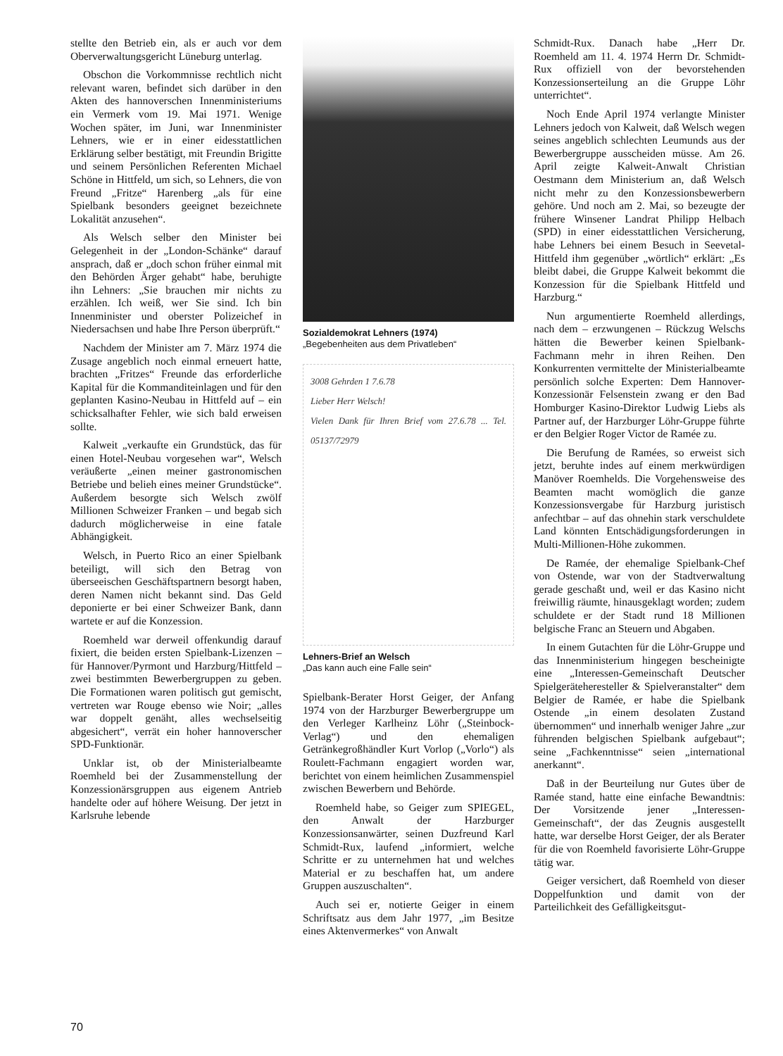stellte den Betrieb ein, als er auch vor dem Oberverwaltungsgericht Lüneburg unterlag.
Obschon die Vorkommnisse rechtlich nicht relevant waren, befindet sich darüber in den Akten des hannoverschen Innenministeriums ein Vermerk vom 19. Mai 1971. Wenige Wochen später, im Juni, war Innenminister Lehners, wie er in einer eidesstattlichen Erklärung selber bestätigt, mit Freundin Brigitte und seinem Persönlichen Referenten Michael Schöne in Hittfeld, um sich, so Lehners, die von Freund „Fritze“ Harenberg „als für eine Spielbank besonders geeignet bezeichnete Lokalität anzusehen“.
Als Welsch selber den Minister bei Gelegenheit in der „London-Schänke“ darauf ansprach, daß er „doch schon früher einmal mit den Behörden Ärger gehabt“ habe, beruhigte ihn Lehners: „Sie brauchen mir nichts zu erzählen. Ich weiß, wer Sie sind. Ich bin Innenminister und oberster Polizeichef in Niedersachsen und habe Ihre Person überprüft.“
Nachdem der Minister am 7. März 1974 die Zusage angeblich noch einmal erneuert hatte, brachten „Fritzes“ Freunde das erforderliche Kapital für die Kommanditeinlagen und für den geplanten Kasino-Neubau in Hittfeld auf – ein schicksalhafter Fehler, wie sich bald erweisen sollte.
Kalweit „verkaufte ein Grundstück, das für einen Hotel-Neubau vorgesehen war“, Welsch veräußerte „einen meiner gastronomischen Betriebe und belieh eines meiner Grundstücke“. Außerdem besorgte sich Welsch zwölf Millionen Schweizer Franken – und begab sich dadurch möglicherweise in eine fatale Abhängigkeit.
Welsch, in Puerto Rico an einer Spielbank beteiligt, will sich den Betrag von überseeischen Geschäftspartnern besorgt haben, deren Namen nicht bekannt sind. Das Geld deponierte er bei einer Schweizer Bank, dann wartete er auf die Konzession.
Roemheld war derweil offenkundig darauf fixiert, die beiden ersten Spielbank-Lizenzen – für Hannover/Pyrmont und Harzburg/Hittfeld – zwei bestimmten Bewerbergruppen zu geben. Die Formationen waren politisch gut gemischt, vertreten war Rouge ebenso wie Noir; „alles war doppelt genäht, alles wechselseitig abgesichert“, verrät ein hoher hannoverscher SPD-Funktionär.
Unklar ist, ob der Ministerialbeamte Roemheld bei der Zusammenstellung der Konzessionärsgruppen aus eigenem Antrieb handelte oder auf höhere Weisung. Der jetzt in Karlsruhe lebende
Sozialdemokrat Lehners (1974)
„Begebenheiten aus dem Privatleben“
3008 Gehrden 1 7.6.78
Lieber Herr Welsch!
Vielen Dank für Ihren Brief vom 27.6.78 ... Tel. 05137/72979
Lehners-Brief an Welsch
„Das kann auch eine Falle sein“
Spielbank-Berater Horst Geiger, der Anfang 1974 von der Harzburger Bewerbergruppe um den Verleger Karlheinz Löhr („Steinbock-Verlag“) und den ehemaligen Getränkegroßhändler Kurt Vorlop („Vorlo“) als Roulett-Fachmann engagiert worden war, berichtet von einem heimlichen Zusammenspiel zwischen Bewerbern und Behörde.
Roemheld habe, so Geiger zum SPIEGEL, den Anwalt der Harzburger Konzessionsanwärter, seinen Duzfreund Karl Schmidt-Rux, laufend „informiert, welche Schritte er zu unternehmen hat und welches Material er zu beschaffen hat, um andere Gruppen auszuschalten“.
Auch sei er, notierte Geiger in einem Schriftsatz aus dem Jahr 1977, „im Besitze eines Aktenvermerkes“ von Anwalt
Schmidt-Rux. Danach habe „Herr Dr. Roemheld am 11. 4. 1974 Herrn Dr. Schmidt-Rux offiziell von der bevorstehenden Konzessionserteilung an die Gruppe Löhr unterrichtet“.
Noch Ende April 1974 verlangte Minister Lehners jedoch von Kalweit, daß Welsch wegen seines angeblich schlechten Leumunds aus der Bewerbergruppe ausscheiden müsse. Am 26. April zeigte Kalweit-Anwalt Christian Oestmann dem Ministerium an, daß Welsch nicht mehr zu den Konzessionsbewerbern gehöre. Und noch am 2. Mai, so bezeugte der frühere Winsener Landrat Philipp Helbach (SPD) in einer eidesstattlichen Versicherung, habe Lehners bei einem Besuch in Seevetal-Hittfeld ihm gegenüber „wörtlich“ erklärt: „Es bleibt dabei, die Gruppe Kalweit bekommt die Konzession für die Spielbank Hittfeld und Harzburg.“
Nun argumentierte Roemheld allerdings, nach dem – erzwungenen – Rückzug Welschs hätten die Bewerber keinen Spielbank-Fachmann mehr in ihren Reihen. Den Konkurrenten vermittelte der Ministerialbeamte persönlich solche Experten: Dem Hannover-Konzessionär Felsenstein zwang er den Bad Homburger Kasino-Direktor Ludwig Liebs als Partner auf, der Harzburger Löhr-Gruppe führte er den Belgier Roger Victor de Ramée zu.
Die Berufung de Ramées, so erweist sich jetzt, beruhte indes auf einem merkwürdigen Manöver Roemhelds. Die Vorgehensweise des Beamten macht womöglich die ganze Konzessionsvergabe für Harzburg juristisch anfechtbar – auf das ohnehin stark verschuldete Land könnten Entschädigungsforderungen in Multi-Millionen-Höhe zukommen.
De Ramée, der ehemalige Spielbank-Chef von Ostende, war von der Stadtverwaltung gerade geschaßt und, weil er das Kasino nicht freiwillig räumte, hinausgeklagt worden; zudem schuldete er der Stadt rund 18 Millionen belgische Franc an Steuern und Abgaben.
In einem Gutachten für die Löhr-Gruppe und das Innenministerium hingegen bescheinigte eine „Interessen-Gemeinschaft Deutscher Spielgeräteheresteller & Spielveranstalter“ dem Belgier de Ramée, er habe die Spielbank Ostende „in einem desolaten Zustand übernommen“ und innerhalb weniger Jahre „zur führenden belgischen Spielbank aufgebaut“; seine „Fachkenntnisse“ seien „international anerkannt“.
Daß in der Beurteilung nur Gutes über de Ramée stand, hatte eine einfache Bewandtnis: Der Vorsitzende jener „Interessen-Gemeinschaft“, der das Zeugnis ausgestellt hatte, war derselbe Horst Geiger, der als Berater für die von Roemheld favorisierte Löhr-Gruppe tätig war.
Geiger versichert, daß Roemheld von dieser Doppelfunktion und damit von der Parteilichkeit des Gefälligkeitsgut-
70